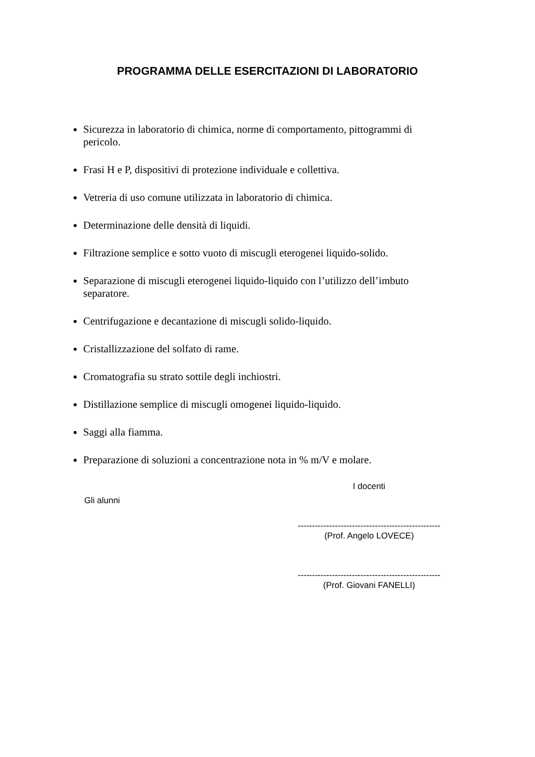PROGRAMMA DELLE ESERCITAZIONI DI LABORATORIO
Sicurezza in laboratorio di chimica, norme di comportamento, pittogrammi di pericolo.
Frasi H e P, dispositivi di protezione individuale e collettiva.
Vetreria di uso comune utilizzata in laboratorio di chimica.
Determinazione delle densità di liquidi.
Filtrazione semplice e sotto vuoto di miscugli eterogenei liquido-solido.
Separazione di miscugli eterogenei liquido-liquido con l’utilizzo dell’imbuto separatore.
Centrifugazione e decantazione di miscugli solido-liquido.
Cristallizzazione del solfato di rame.
Cromatografia su strato sottile degli inchiostri.
Distillazione semplice di miscugli omogenei liquido-liquido.
Saggi alla fiamma.
Preparazione di soluzioni a concentrazione nota in % m/V e molare.
Gli alunni
I docenti
--------------------------------------------------
(Prof. Angelo LOVECE)
--------------------------------------------------
(Prof. Giovani FANELLI)